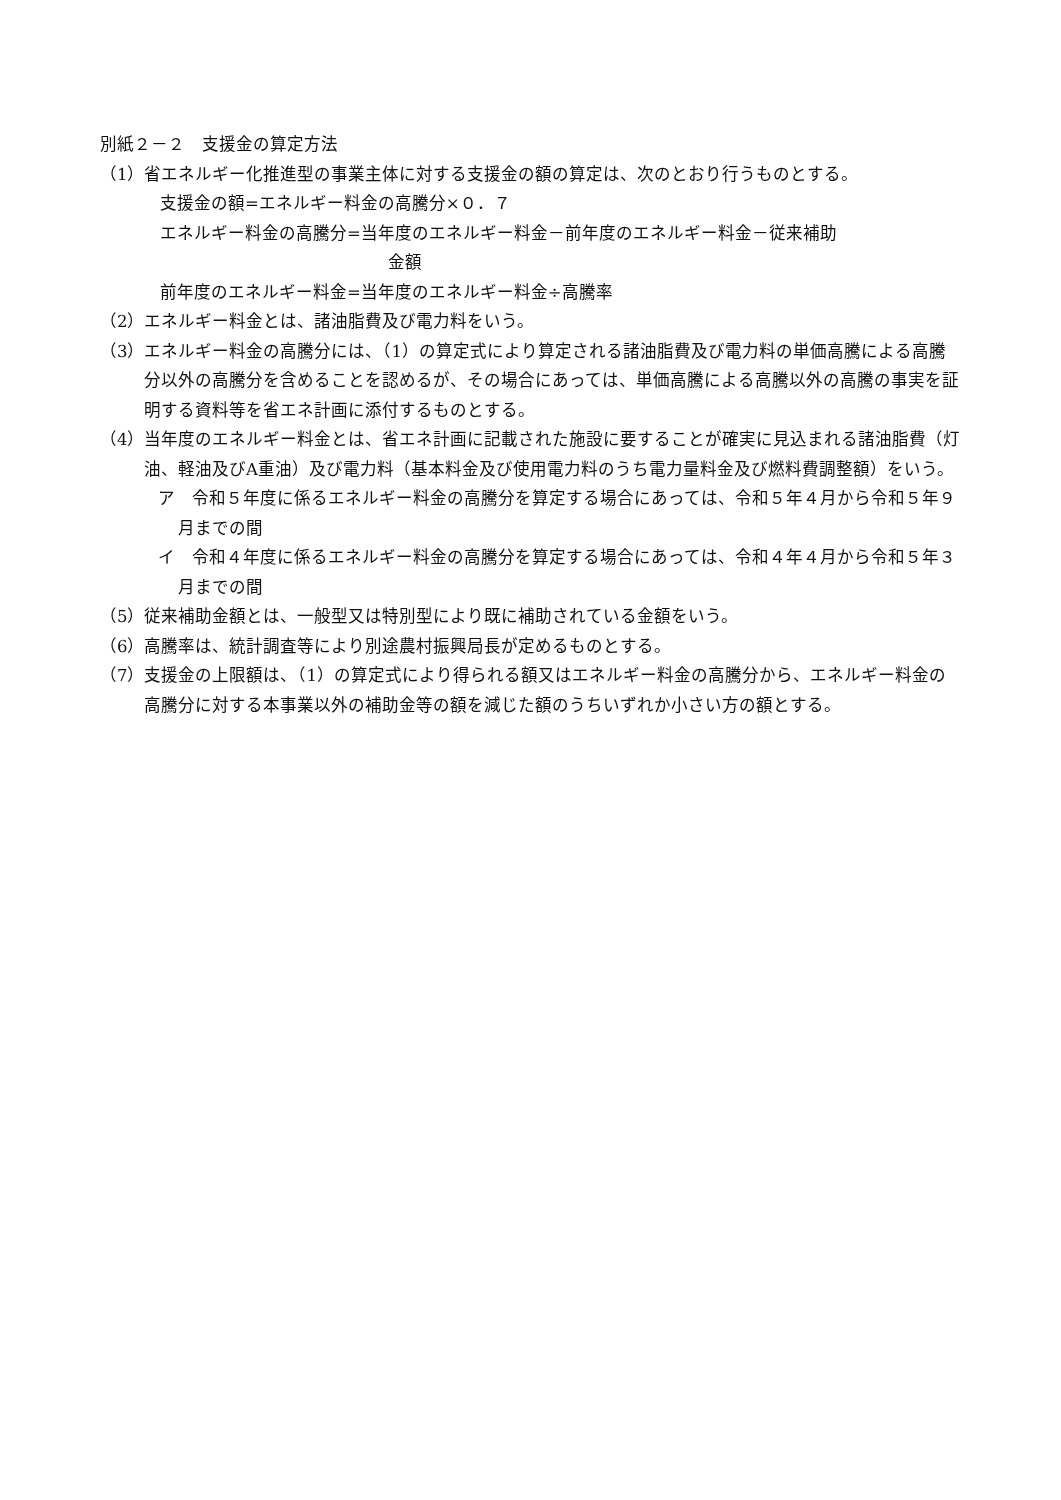別紙２－２　支援金の算定方法
（1）省エネルギー化推進型の事業主体に対する支援金の額の算定は、次のとおり行うものとする。
支援金の額=エネルギー料金の高騰分×０．７
エネルギー料金の高騰分=当年度のエネルギー料金－前年度のエネルギー料金－従来補助
金額
前年度のエネルギー料金=当年度のエネルギー料金÷高騰率
（2）エネルギー料金とは、諸油脂費及び電力料をいう。
（3）エネルギー料金の高騰分には、（1）の算定式により算定される諸油脂費及び電力料の単価高騰による高騰分以外の高騰分を含めることを認めるが、その場合にあっては、単価高騰による高騰以外の高騰の事実を証明する資料等を省エネ計画に添付するものとする。
（4）当年度のエネルギー料金とは、省エネ計画に記載された施設に要することが確実に見込まれる諸油脂費（灯油、軽油及びA重油）及び電力料（基本料金及び使用電力料のうち電力量料金及び燃料費調整額）をいう。
ア　令和５年度に係るエネルギー料金の高騰分を算定する場合にあっては、令和５年４月から令和５年９月までの間
イ　令和４年度に係るエネルギー料金の高騰分を算定する場合にあっては、令和４年４月から令和５年３月までの間
（5）従来補助金額とは、一般型又は特別型により既に補助されている金額をいう。
（6）高騰率は、統計調査等により別途農村振興局長が定めるものとする。
（7）支援金の上限額は、（1）の算定式により得られる額又はエネルギー料金の高騰分から、エネルギー料金の高騰分に対する本事業以外の補助金等の額を減じた額のうちいずれか小さい方の額とする。